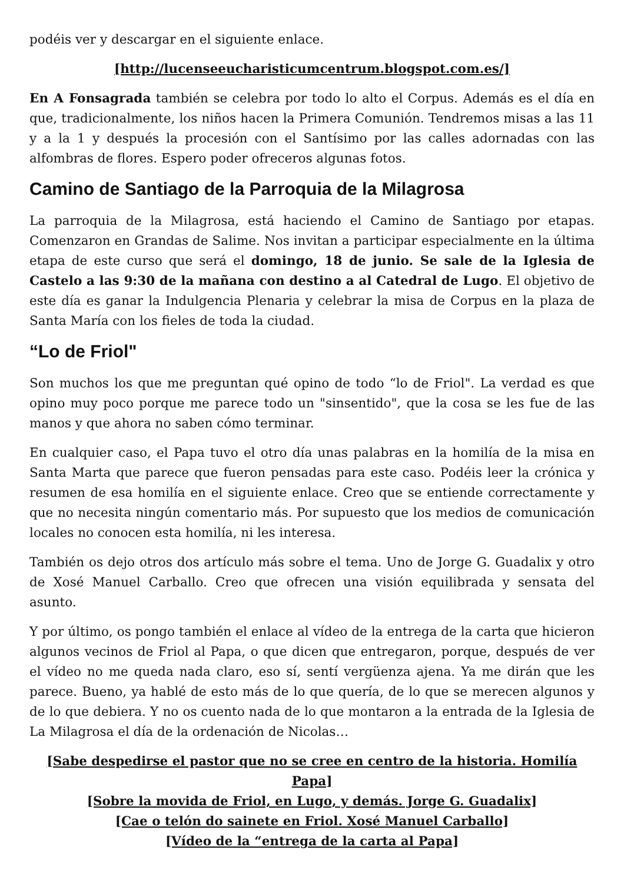podéis ver y descargar en el siguiente enlace.
[http://lucenseeucharisticumcentrum.blogspot.com.es/]
En A Fonsagrada también se celebra por todo lo alto el Corpus. Además es el día en que, tradicionalmente, los niños hacen la Primera Comunión. Tendremos misas a las 11 y a la 1 y después la procesión con el Santísimo por las calles adornadas con las alfombras de flores. Espero poder ofreceros algunas fotos.
Camino de Santiago de la Parroquia de la Milagrosa
La parroquia de la Milagrosa, está haciendo el Camino de Santiago por etapas. Comenzaron en Grandas de Salime. Nos invitan a participar especialmente en la última etapa de este curso que será el domingo, 18 de junio. Se sale de la Iglesia de Castelo a las 9:30 de la mañana con destino a al Catedral de Lugo. El objetivo de este día es ganar la Indulgencia Plenaria y celebrar la misa de Corpus en la plaza de Santa María con los fieles de toda la ciudad.
“Lo de Friol"
Son muchos los que me preguntan qué opino de todo “lo de Friol". La verdad es que opino muy poco porque me parece todo un "sinsentido", que la cosa se les fue de las manos y que ahora no saben cómo terminar.
En cualquier caso, el Papa tuvo el otro día unas palabras en la homilía de la misa en Santa Marta que parece que fueron pensadas para este caso. Podéis leer la crónica y resumen de esa homilía en el siguiente enlace. Creo que se entiende correctamente y que no necesita ningún comentario más. Por supuesto que los medios de comunicación locales no conocen esta homilía, ni les interesa.
También os dejo otros dos artículo más sobre el tema. Uno de Jorge G. Guadalix y otro de Xosé Manuel Carballo. Creo que ofrecen una visión equilibrada y sensata del asunto.
Y por último, os pongo también el enlace al vídeo de la entrega de la carta que hicieron algunos vecinos de Friol al Papa, o que dicen que entregaron, porque, después de ver el vídeo no me queda nada claro, eso sí, sentí vergüenza ajena. Ya me dirán que les parece. Bueno, ya hablé de esto más de lo que quería, de lo que se merecen algunos y de lo que debiera. Y no os cuento nada de lo que montaron a la entrada de la Iglesia de La Milagrosa el día de la ordenación de Nicolas…
[Sabe despedirse el pastor que no se cree en centro de la historia. Homilía Papa]
[Sobre la movida de Friol, en Lugo, y demás. Jorge G. Guadalix]
[Cae o telón do sainete en Friol. Xosé Manuel Carballo]
[Vídeo de la “entrega de la carta al Papa]